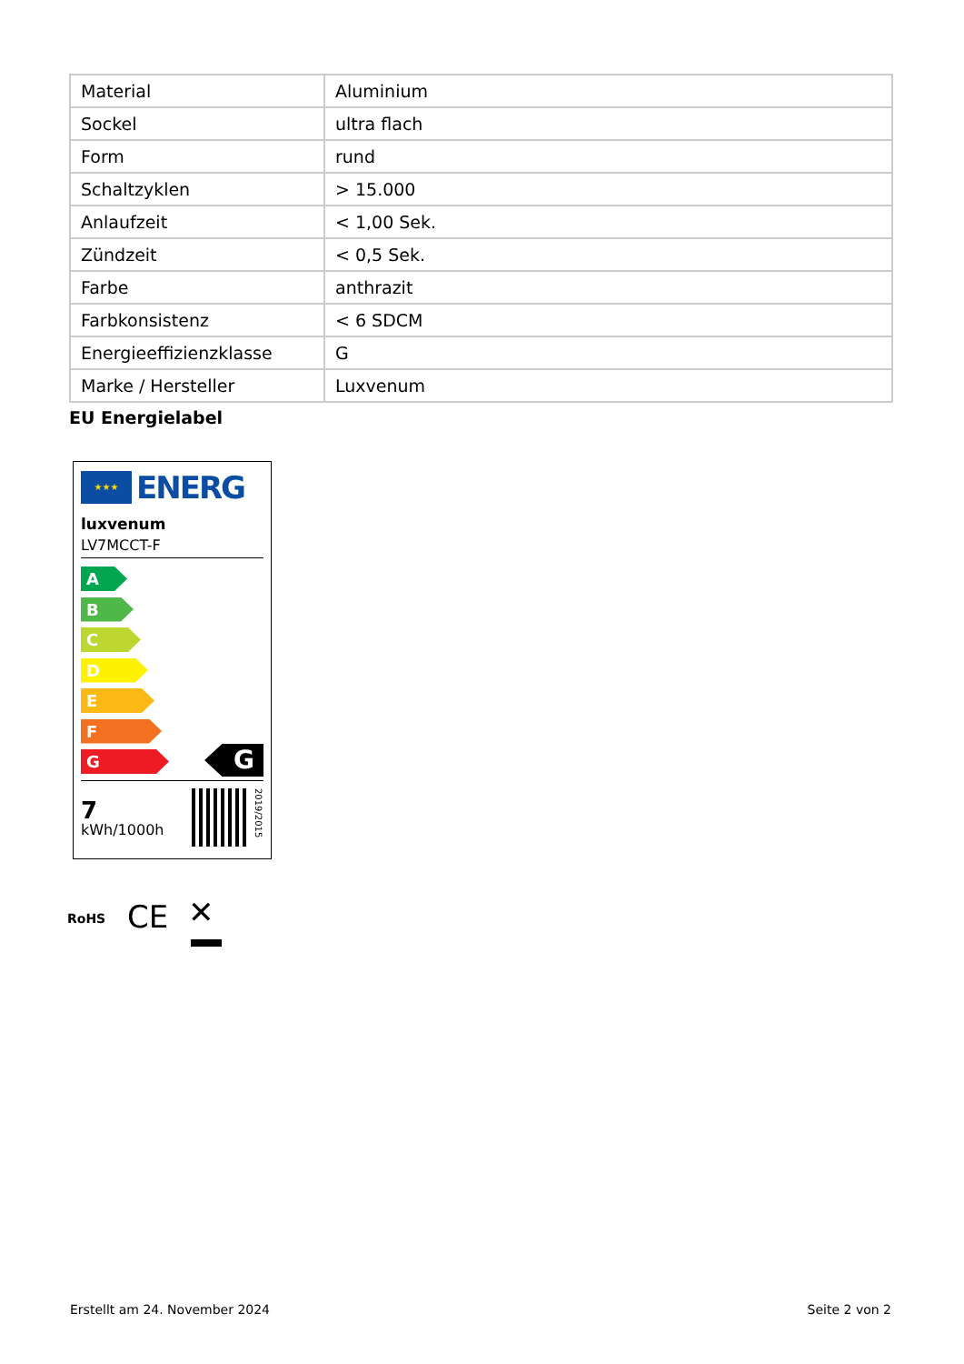| Material | Aluminium |
| Sockel | ultra flach |
| Form | rund |
| Schaltzyklen | > 15.000 |
| Anlaufzeit | < 1,00 Sek. |
| Zündzeit | < 0,5 Sek. |
| Farbe | anthrazit |
| Farbkonsistenz | < 6 SDCM |
| Energieeffizienzklasse | G |
| Marke / Hersteller | Luxvenum |
EU Energielabel
★★★
ENERG
luxvenum
LV7MCCT-F
A
B
C
D
E
F
G
G
7
kWh/1000h
2019/2015
RoHS CE ✕
Erstellt am 24. November 2024 Seite 2 von 2